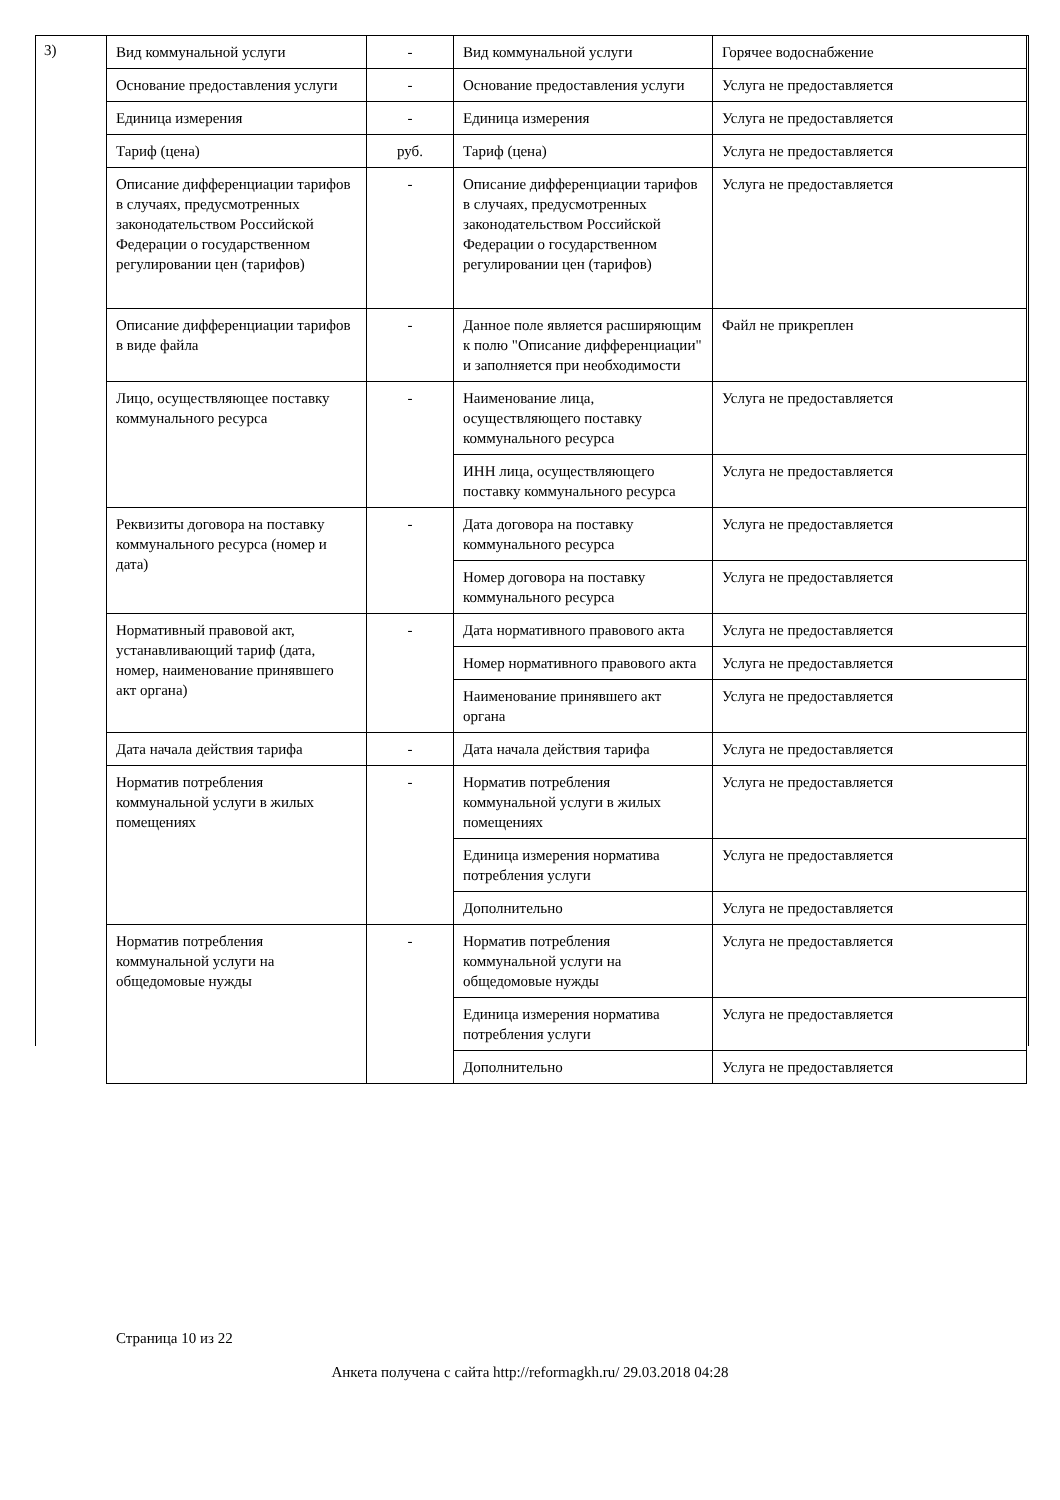3)
| Вид коммунальной услуги | - | Вид коммунальной услуги | Горячее водоснабжение |
| Основание предоставления услуги | - | Основание предоставления услуги | Услуга не предоставляется |
| Единица измерения | - | Единица измерения | Услуга не предоставляется |
| Тариф (цена) | руб. | Тариф (цена) | Услуга не предоставляется |
| Описание дифференциации тарифов в случаях, предусмотренных законодательством Российской Федерации о государственном регулировании цен (тарифов) | - | Описание дифференциации тарифов в случаях, предусмотренных законодательством Российской Федерации о государственном регулировании цен (тарифов) | Услуга не предоставляется |
| Описание дифференциации тарифов в виде файла | - | Данное поле является расширяющим к полю "Описание дифференциации" и заполняется при необходимости | Файл не прикреплен |
| Лицо, осуществляющее поставку коммунального ресурса | - | Наименование лица, осуществляющего поставку коммунального ресурса | Услуга не предоставляется |
| | | ИНН лица, осуществляющего поставку коммунального ресурса | Услуга не предоставляется |
| Реквизиты договора на поставку коммунального ресурса (номер и дата) | - | Дата договора на поставку коммунального ресурса | Услуга не предоставляется |
| | | Номер договора на поставку коммунального ресурса | Услуга не предоставляется |
| Нормативный правовой акт, устанавливающий тариф (дата, номер, наименование принявшего акт органа) | - | Дата нормативного правового акта | Услуга не предоставляется |
| | | Номер нормативного правового акта | Услуга не предоставляется |
| | | Наименование принявшего акт органа | Услуга не предоставляется |
| Дата начала действия тарифа | - | Дата начала действия тарифа | Услуга не предоставляется |
| Норматив потребления коммунальной услуги в жилых помещениях | - | Норматив потребления коммунальной услуги в жилых помещениях | Услуга не предоставляется |
| | | Единица измерения норматива потребления услуги | Услуга не предоставляется |
| | | Дополнительно | Услуга не предоставляется |
| Норматив потребления коммунальной услуги на общедомовые нужды | - | Норматив потребления коммунальной услуги на общедомовые нужды | Услуга не предоставляется |
| | | Единица измерения норматива потребления услуги | Услуга не предоставляется |
| | | Дополнительно | Услуга не предоставляется |
Страница 10 из 22
Анкета получена с сайта http://reformagkh.ru/ 29.03.2018 04:28